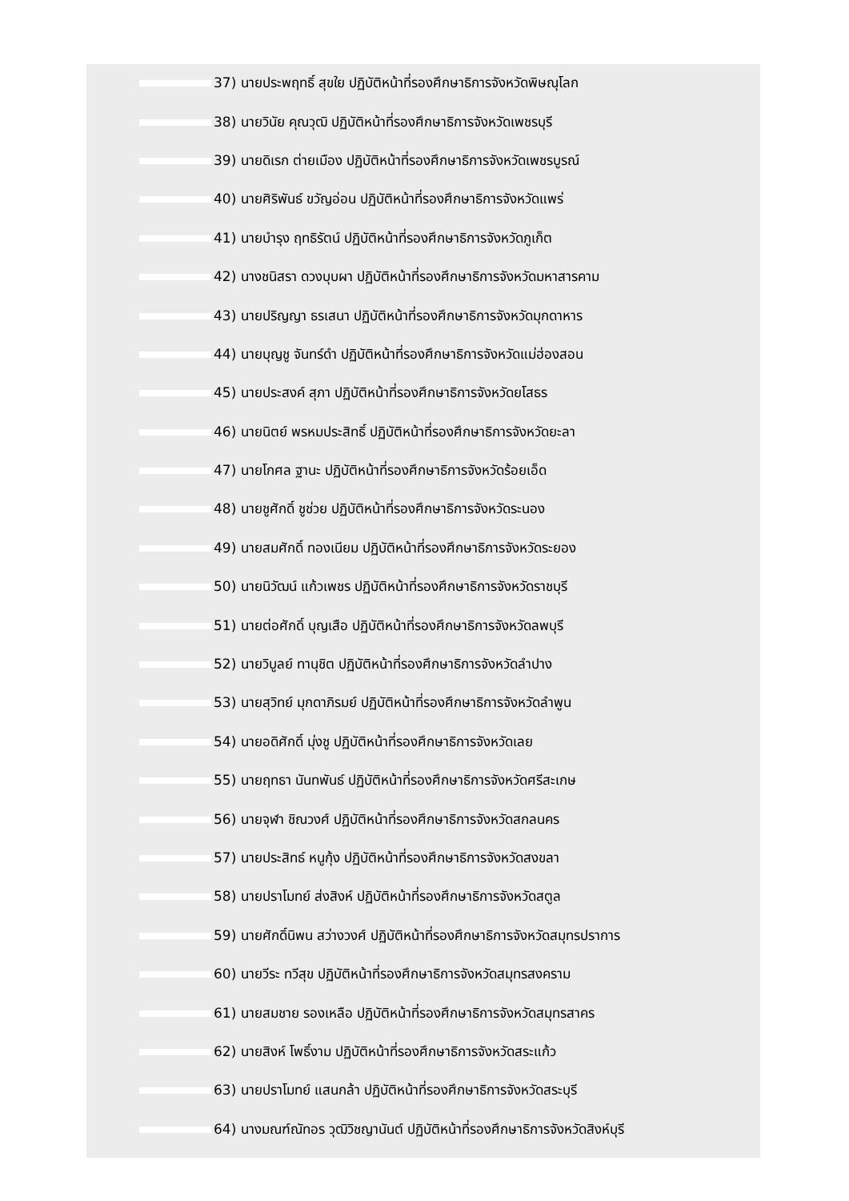37) นายประพฤทธิ์ สุขใย ปฏิบัติหน้าที่รองศึกษาธิการจังหวัดพิษณุโลก
38) นายวินัย คุณวุฒิ ปฏิบัติหน้าที่รองศึกษาธิการจังหวัดเพชรบุรี
39) นายดิเรก ต่ายเมือง ปฏิบัติหน้าที่รองศึกษาธิการจังหวัดเพชรบูรณ์
40) นายศิริพันธ์ ขวัญอ่อน ปฏิบัติหน้าที่รองศึกษาธิการจังหวัดแพร่
41) นายบำรุง ฤทธิรัตน์ ปฏิบัติหน้าที่รองศึกษาธิการจังหวัดภูเก็ต
42) นางชนิสรา ดวงบุบผา ปฏิบัติหน้าที่รองศึกษาธิการจังหวัดมหาสารคาม
43) นายปริญญา ธรเสนา ปฏิบัติหน้าที่รองศึกษาธิการจังหวัดมุกดาหาร
44) นายบุญชู จันทร์ดำ ปฏิบัติหน้าที่รองศึกษาธิการจังหวัดแม่ฮ่องสอน
45) นายประสงค์ สุภา ปฏิบัติหน้าที่รองศึกษาธิการจังหวัดยโสธร
46) นายนิตย์ พรหมประสิทธิ์ ปฏิบัติหน้าที่รองศึกษาธิการจังหวัดยะลา
47) นายโกศล ฐานะ ปฏิบัติหน้าที่รองศึกษาธิการจังหวัดร้อยเอ็ด
48) นายชูศักดิ์ ชูช่วย ปฏิบัติหน้าที่รองศึกษาธิการจังหวัดระนอง
49) นายสมศักดิ์ ทองเนียม ปฏิบัติหน้าที่รองศึกษาธิการจังหวัดระยอง
50) นายนิวัฒน์ แก้วเพชร ปฏิบัติหน้าที่รองศึกษาธิการจังหวัดราชบุรี
51) นายต่อศักดิ์ บุญเสือ ปฏิบัติหน้าที่รองศึกษาธิการจังหวัดลพบุรี
52) นายวิบูลย์ ทานุชิต ปฏิบัติหน้าที่รองศึกษาธิการจังหวัดลำปาง
53) นายสุวิทย์ มุกดาภิรมย์ ปฏิบัติหน้าที่รองศึกษาธิการจังหวัดลำพูน
54) นายอดิศักดิ์ มุ่งชู ปฏิบัติหน้าที่รองศึกษาธิการจังหวัดเลย
55) นายฤทธา นันทพันธ์ ปฏิบัติหน้าที่รองศึกษาธิการจังหวัดศรีสะเกษ
56) นายจุฬา ชิณวงศ์ ปฏิบัติหน้าที่รองศึกษาธิการจังหวัดสกลนคร
57) นายประสิทธ์ หนูกุ้ง ปฏิบัติหน้าที่รองศึกษาธิการจังหวัดสงขลา
58) นายปราโมทย์ ส่งสิงห์ ปฏิบัติหน้าที่รองศึกษาธิการจังหวัดสตูล
59) นายศักดิ์นิพน สว่างวงศ์ ปฏิบัติหน้าที่รองศึกษาธิการจังหวัดสมุทรปราการ
60) นายวีระ ทวีสุข ปฏิบัติหน้าที่รองศึกษาธิการจังหวัดสมุทรสงคราม
61) นายสมชาย รองเหลือ ปฏิบัติหน้าที่รองศึกษาธิการจังหวัดสมุทรสาคร
62) นายสิงห์ โพธิ์งาม ปฏิบัติหน้าที่รองศึกษาธิการจังหวัดสระแก้ว
63) นายปราโมทย์ แสนกล้า ปฏิบัติหน้าที่รองศึกษาธิการจังหวัดสระบุรี
64) นางมณฑ์ณัทอร วุฒิวิชญานันต์ ปฏิบัติหน้าที่รองศึกษาธิการจังหวัดสิงห์บุรี